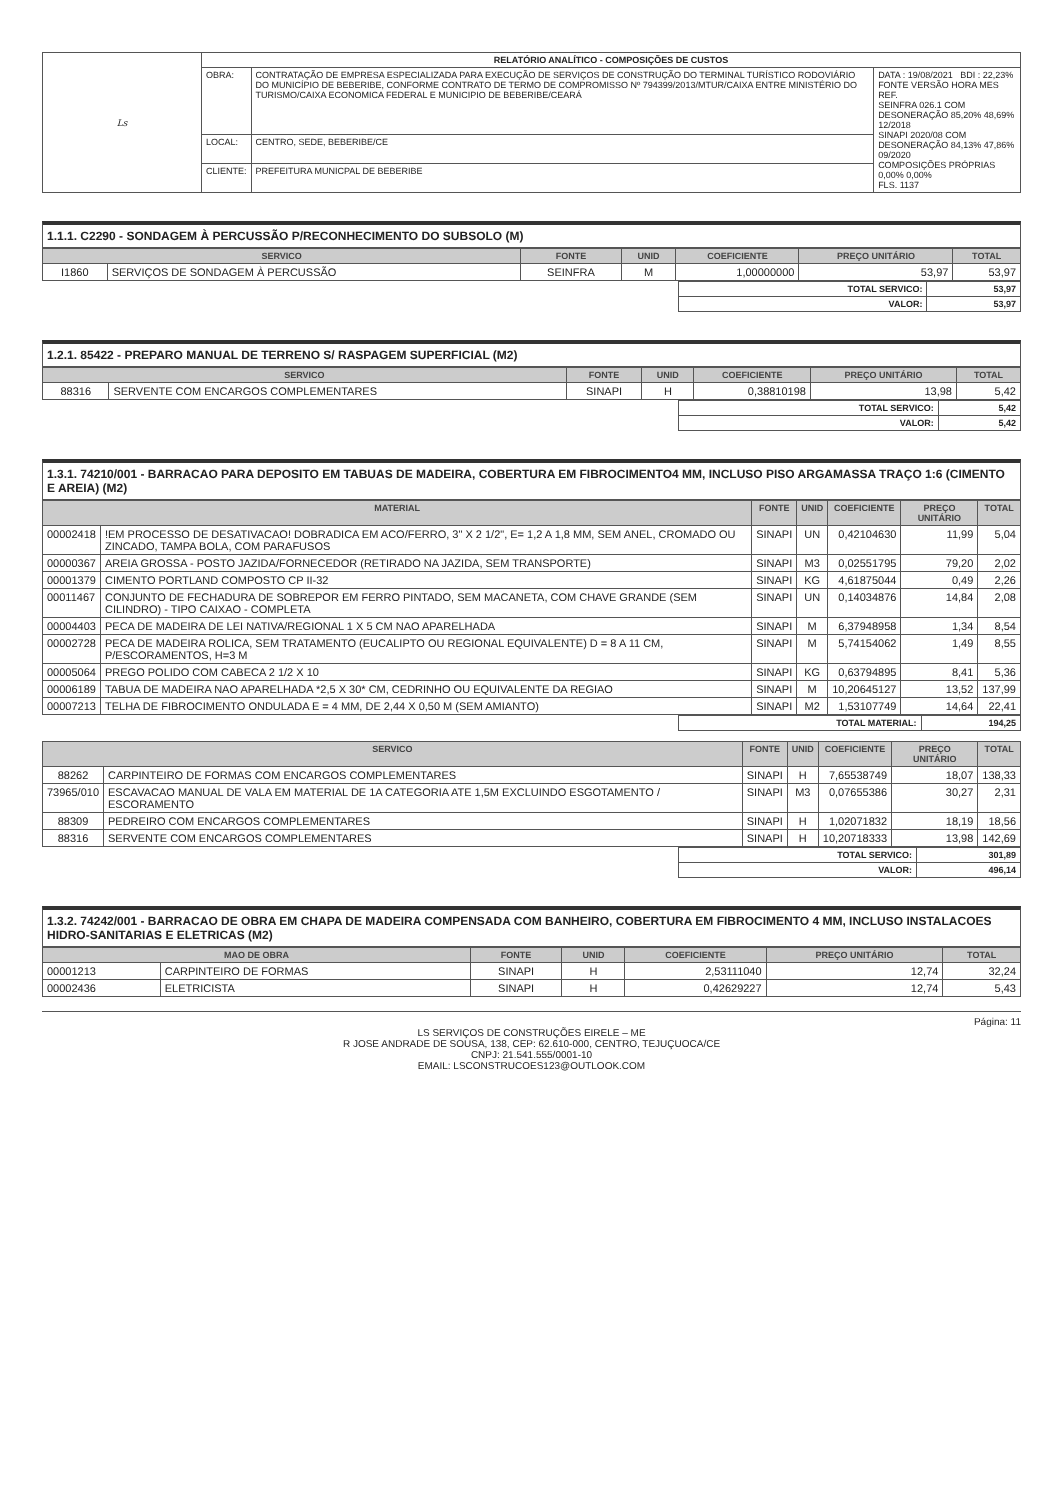| Ls | RELATÓRIO ANALÍTICO - COMPOSIÇÕES DE CUSTOS | | |
| | OBRA: | CONTRATAÇÃO DE EMPRESA ESPECIALIZADA PARA EXECUÇÃO DE SERVIÇOS DE CONSTRUÇÃO DO TERMINAL TURÍSTICO RODOVIÁRIO DO MUNICÍPIO DE BEBERIBE, CONFORME CONTRATO DE TERMO DE COMPROMISSO Nº 794399/2013/MTUR/CAIXA ENTRE MINISTÉRIO DO TURISMO/CAIXA ECONOMICA FEDERAL E MUNICIPIO DE BEBERIBE/CEARÁ | DATA : 19/08/2021 BDI : 22,23% FONTE VERSÃO HORA MES REF. SEINFRA 026.1 COM DESONERAÇÃO 85,20% 48,69% 12/2018 SINAPI 2020/08 COM DESONERAÇÃO 84,13% 47,86% 09/2020 COMPOSIÇÕES PRÓPRIAS 0,00% 0,00% FLS. 1137 |
| | LOCAL: | CENTRO, SEDE, BEBERIBE/CE | |
| | CLIENTE: | PREFEITURA MUNICPAL DE BEBERIBE | |
1.1.1. C2290 - SONDAGEM À PERCUSSÃO P/RECONHECIMENTO DO SUBSOLO (M)
| SERVICO | | FONTE | UNID | COEFICIENTE | PREÇO UNITÁRIO | TOTAL |
| --- | --- | --- | --- | --- | --- | --- |
| I1860 | SERVIÇOS DE SONDAGEM À PERCUSSÃO | SEINFRA | M | 1,00000000 | 53,97 | 53,97 |
| | TOTAL SERVICO: | 53,97 |
| | VALOR: | 53,97 |
1.2.1. 85422 - PREPARO MANUAL DE TERRENO S/ RASPAGEM SUPERFICIAL (M2)
| SERVICO | | FONTE | UNID | COEFICIENTE | PREÇO UNITÁRIO | TOTAL |
| --- | --- | --- | --- | --- | --- | --- |
| 88316 | SERVENTE COM ENCARGOS COMPLEMENTARES | SINAPI | H | 0,38810198 | 13,98 | 5,42 |
| | TOTAL SERVICO: | 5,42 |
| | VALOR: | 5,42 |
1.3.1. 74210/001 - BARRACAO PARA DEPOSITO EM TABUAS DE MADEIRA, COBERTURA EM FIBROCIMENTO4 MM, INCLUSO PISO ARGAMASSA TRAÇO 1:6 (CIMENTO E AREIA) (M2)
| MATERIAL | | FONTE | UNID | COEFICIENTE | PREÇO UNITÁRIO | TOTAL |
| --- | --- | --- | --- | --- | --- | --- |
| 00002418 | !EM PROCESSO DE DESATIVACAO! DOBRADICA EM ACO/FERRO, 3" X 2 1/2", E= 1,2 A 1,8 MM, SEM ANEL, CROMADO OU ZINCADO, TAMPA BOLA, COM PARAFUSOS | SINAPI | UN | 0,42104630 | 11,99 | 5,04 |
| 00000367 | AREIA GROSSA - POSTO JAZIDA/FORNECEDOR (RETIRADO NA JAZIDA, SEM TRANSPORTE) | SINAPI | M3 | 0,02551795 | 79,20 | 2,02 |
| 00001379 | CIMENTO PORTLAND COMPOSTO CP II-32 | SINAPI | KG | 4,61875044 | 0,49 | 2,26 |
| 00011467 | CONJUNTO DE FECHADURA DE SOBREPOR EM FERRO PINTADO, SEM MACANETA, COM CHAVE GRANDE (SEM CILINDRO) - TIPO CAIXAO - COMPLETA | SINAPI | UN | 0,14034876 | 14,84 | 2,08 |
| 00004403 | PECA DE MADEIRA DE LEI NATIVA/REGIONAL 1 X 5 CM NAO APARELHADA | SINAPI | M | 6,37948958 | 1,34 | 8,54 |
| 00002728 | PECA DE MADEIRA ROLICA, SEM TRATAMENTO (EUCALIPTO OU REGIONAL EQUIVALENTE) D = 8 A 11 CM, P/ESCORAMENTOS, H=3 M | SINAPI | M | 5,74154062 | 1,49 | 8,55 |
| 00005064 | PREGO POLIDO COM CABECA 2 1/2 X 10 | SINAPI | KG | 0,63794895 | 8,41 | 5,36 |
| 00006189 | TABUA DE MADEIRA NAO APARELHADA *2,5 X 30* CM, CEDRINHO OU EQUIVALENTE DA REGIAO | SINAPI | M | 10,20645127 | 13,52 | 137,99 |
| 00007213 | TELHA DE FIBROCIMENTO ONDULADA E = 4 MM, DE 2,44 X 0,50 M (SEM AMIANTO) | SINAPI | M2 | 1,53107749 | 14,64 | 22,41 |
| | TOTAL MATERIAL: | 194,25 |
| SERVICO | | FONTE | UNID | COEFICIENTE | PREÇO UNITÁRIO | TOTAL |
| --- | --- | --- | --- | --- | --- | --- |
| 88262 | CARPINTEIRO DE FORMAS COM ENCARGOS COMPLEMENTARES | SINAPI | H | 7,65538749 | 18,07 | 138,33 |
| 73965/010 | ESCAVACAO MANUAL DE VALA EM MATERIAL DE 1A CATEGORIA ATE 1,5M EXCLUINDO ESGOTAMENTO / ESCORAMENTO | SINAPI | M3 | 0,07655386 | 30,27 | 2,31 |
| 88309 | PEDREIRO COM ENCARGOS COMPLEMENTARES | SINAPI | H | 1,02071832 | 18,19 | 18,56 |
| 88316 | SERVENTE COM ENCARGOS COMPLEMENTARES | SINAPI | H | 10,20718333 | 13,98 | 142,69 |
| | TOTAL SERVICO: | 301,89 |
| | VALOR: | 496,14 |
1.3.2. 74242/001 - BARRACAO DE OBRA EM CHAPA DE MADEIRA COMPENSADA COM BANHEIRO, COBERTURA EM FIBROCIMENTO 4 MM, INCLUSO INSTALACOES HIDRO-SANITARIAS E ELETRICAS (M2)
| MAO DE OBRA | | FONTE | UNID | COEFICIENTE | PREÇO UNITÁRIO | TOTAL |
| --- | --- | --- | --- | --- | --- | --- |
| 00001213 | CARPINTEIRO DE FORMAS | SINAPI | H | 2,53111040 | 12,74 | 32,24 |
| 00002436 | ELETRICISTA | SINAPI | H | 0,42629227 | 12,74 | 5,43 |
Página: 11
LS SERVIÇOS DE CONSTRUÇÕES EIRELE – ME
R JOSE ANDRADE DE SOUSA, 138, CEP: 62.610-000, CENTRO, TEJUÇUOCA/CE
CNPJ: 21.541.555/0001-10
EMAIL: LSCONSTRUCOES123@OUTLOOK.COM